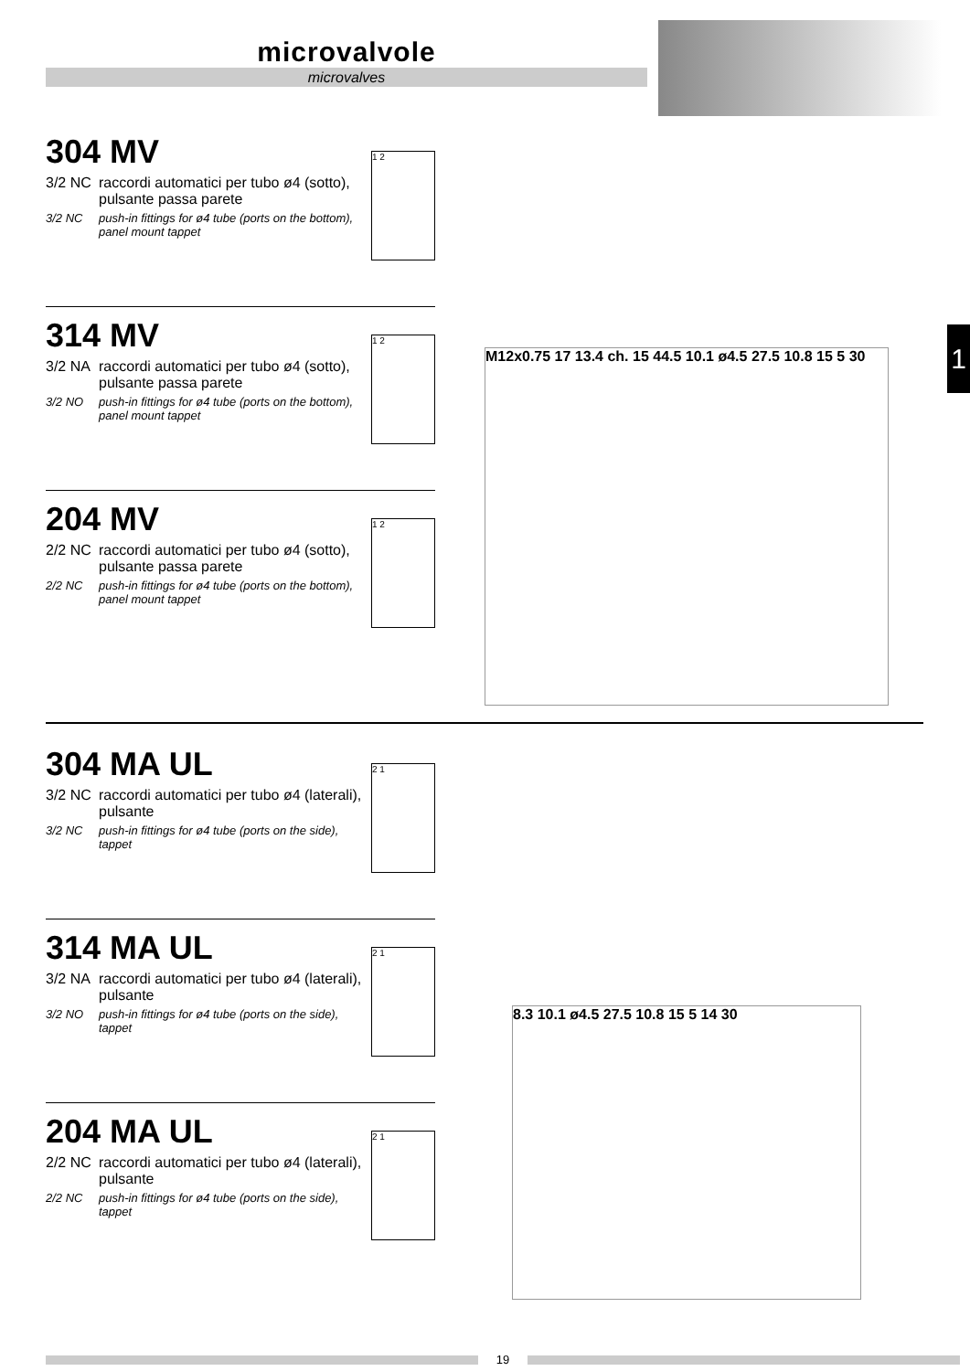microvalvole
microvalves
1
304 MV
3/2 NC raccordi automatici per tubo ø4 (sotto),
pulsante passa parete
3/2 NC push-in fittings for ø4 tube (ports on the bottom),
panel mount tappet
1 2
314 MV
3/2 NA raccordi automatici per tubo ø4 (sotto),
pulsante passa parete
3/2 NO push-in fittings for ø4 tube (ports on the bottom),
panel mount tappet
1 2
204 MV
2/2 NC raccordi automatici per tubo ø4 (sotto),
pulsante passa parete
2/2 NC push-in fittings for ø4 tube (ports on the bottom),
panel mount tappet
1 2
M12x0.75 17 13.4 ch. 15 44.5 10.1 ø4.5 27.5 10.8 15 5 30
304 MA UL
3/2 NC raccordi automatici per tubo ø4 (laterali),
pulsante
3/2 NC push-in fittings for ø4 tube (ports on the side),
tappet
2 1
314 MA UL
3/2 NA raccordi automatici per tubo ø4 (laterali),
pulsante
3/2 NO push-in fittings for ø4 tube (ports on the side),
tappet
2 1
204 MA UL
2/2 NC raccordi automatici per tubo ø4 (laterali),
pulsante
2/2 NC push-in fittings for ø4 tube (ports on the side),
tappet
2 1
8.3 10.1 ø4.5 27.5 10.8 15 5 14 30
19